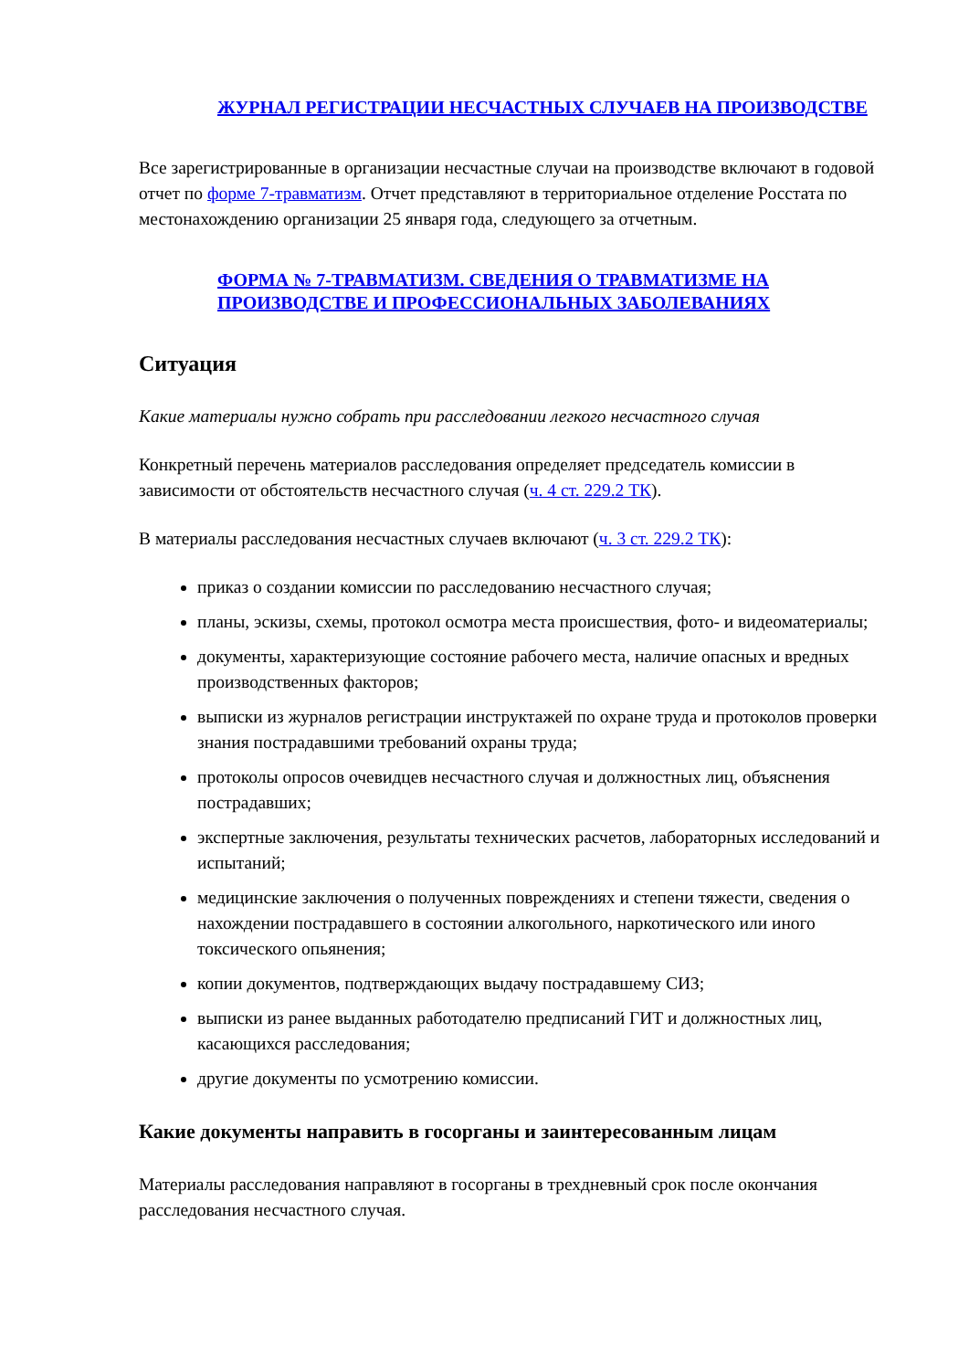ЖУРНАЛ РЕГИСТРАЦИИ НЕСЧАСТНЫХ СЛУЧАЕВ НА ПРОИЗВОДСТВЕ
Все зарегистрированные в организации несчастные случаи на производстве включают в годовой отчет по форме 7-травматизм. Отчет представляют в территориальное отделение Росстата по местонахождению организации 25 января года, следующего за отчетным.
ФОРМА № 7-ТРАВМАТИЗМ. СВЕДЕНИЯ О ТРАВМАТИЗМЕ НА ПРОИЗВОДСТВЕ И ПРОФЕССИОНАЛЬНЫХ ЗАБОЛЕВАНИЯХ
Ситуация
Какие материалы нужно собрать при расследовании легкого несчастного случая
Конкретный перечень материалов расследования определяет председатель комиссии в зависимости от обстоятельств несчастного случая (ч. 4 ст. 229.2 ТК).
В материалы расследования несчастных случаев включают (ч. 3 ст. 229.2 ТК):
приказ о создании комиссии по расследованию несчастного случая;
планы, эскизы, схемы, протокол осмотра места происшествия, фото- и видеоматериалы;
документы, характеризующие состояние рабочего места, наличие опасных и вредных производственных факторов;
выписки из журналов регистрации инструктажей по охране труда и протоколов проверки знания пострадавшими требований охраны труда;
протоколы опросов очевидцев несчастного случая и должностных лиц, объяснения пострадавших;
экспертные заключения, результаты технических расчетов, лабораторных исследований и испытаний;
медицинские заключения о полученных повреждениях и степени тяжести, сведения о нахождении пострадавшего в состоянии алкогольного, наркотического или иного токсического опьянения;
копии документов, подтверждающих выдачу пострадавшему СИЗ;
выписки из ранее выданных работодателю предписаний ГИТ и должностных лиц, касающихся расследования;
другие документы по усмотрению комиссии.
Какие документы направить в госорганы и заинтересованным лицам
Материалы расследования направляют в госорганы в трехдневный срок после окончания расследования несчастного случая.